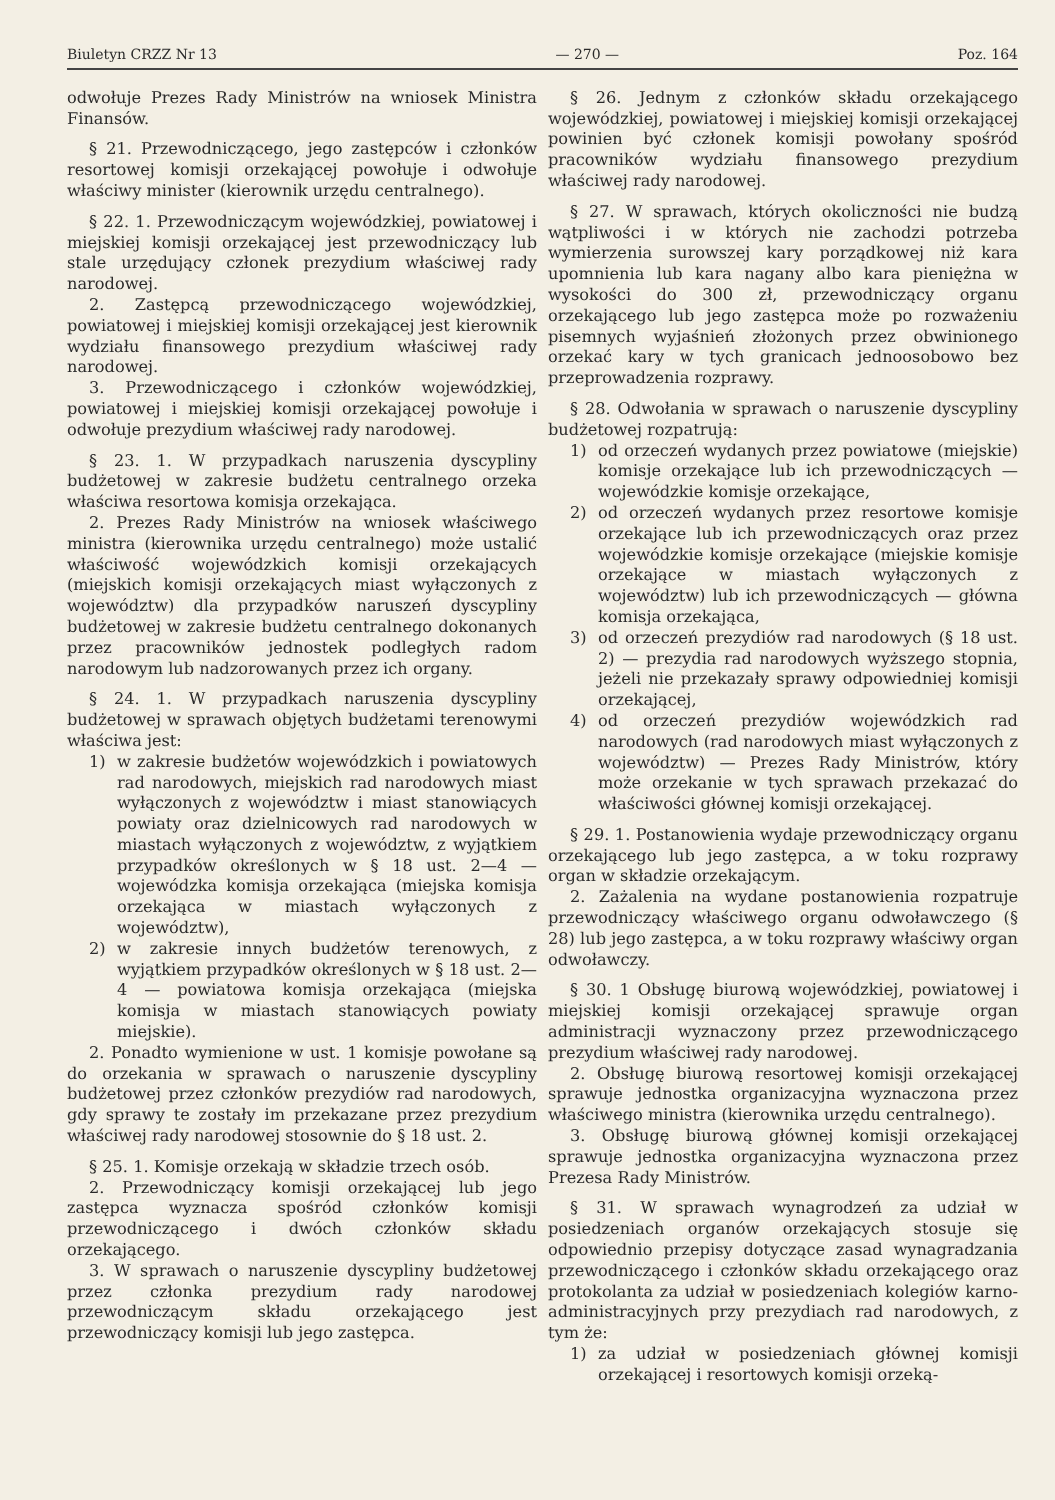Biuletyn CRZZ Nr 13 — 270 — Poz. 164
odwołuje Prezes Rady Ministrów na wniosek Ministra Finansów.
§ 21. Przewodniczącego, jego zastępców i członków resortowej komisji orzekającej powołuje i odwołuje właściwy minister (kierownik urzędu centralnego).
§ 22. 1. Przewodniczącym wojewódzkiej, powiatowej i miejskiej komisji orzekającej jest przewodniczący lub stale urzędujący członek prezydium właściwej rady narodowej.
2. Zastępcą przewodniczącego wojewódzkiej, powiatowej i miejskiej komisji orzekającej jest kierownik wydziału finansowego prezydium właściwej rady narodowej.
3. Przewodniczącego i członków wojewódzkiej, powiatowej i miejskiej komisji orzekającej powołuje i odwołuje prezydium właściwej rady narodowej.
§ 23. 1. W przypadkach naruszenia dyscypliny budżetowej w zakresie budżetu centralnego orzeka właściwa resortowa komisja orzekająca.
2. Prezes Rady Ministrów na wniosek właściwego ministra (kierownika urzędu centralnego) może ustalić właściwość wojewódzkich komisji orzekających (miejskich komisji orzekających miast wyłączonych z województw) dla przypadków naruszeń dyscypliny budżetowej w zakresie budżetu centralnego dokonanych przez pracowników jednostek podległych radom narodowym lub nadzorowanych przez ich organy.
§ 24. 1. W przypadkach naruszenia dyscypliny budżetowej w sprawach objętych budżetami terenowymi właściwa jest:
1) w zakresie budżetów wojewódzkich i powiatowych rad narodowych, miejskich rad narodowych miast wyłączonych z województw i miast stanowiących powiaty oraz dzielnicowych rad narodowych w miastach wyłączonych z województw, z wyjątkiem przypadków określonych w § 18 ust. 2—4 — wojewódzka komisja orzekająca (miejska komisja orzekająca w miastach wyłączonych z województw),
2) w zakresie innych budżetów terenowych, z wyjątkiem przypadków określonych w § 18 ust. 2—4 — powiatowa komisja orzekająca (miejska komisja w miastach stanowiących powiaty miejskie).
2. Ponadto wymienione w ust. 1 komisje powołane są do orzekania w sprawach o naruszenie dyscypliny budżetowej przez członków prezydiów rad narodowych, gdy sprawy te zostały im przekazane przez prezydium właściwej rady narodowej stosownie do § 18 ust. 2.
§ 25. 1. Komisje orzekają w składzie trzech osób.
2. Przewodniczący komisji orzekającej lub jego zastępca wyznacza spośród członków komisji przewodniczącego i dwóch członków składu orzekającego.
3. W sprawach o naruszenie dyscypliny budżetowej przez członka prezydium rady narodowej przewodniczącym składu orzekającego jest przewodniczący komisji lub jego zastępca.
§ 26. Jednym z członków składu orzekającego wojewódzkiej, powiatowej i miejskiej komisji orzekającej powinien być członek komisji powołany spośród pracowników wydziału finansowego prezydium właściwej rady narodowej.
§ 27. W sprawach, których okoliczności nie budzą wątpliwości i w których nie zachodzi potrzeba wymierzenia surowszej kary porządkowej niż kara upomnienia lub kara nagany albo kara pieniężna w wysokości do 300 zł, przewodniczący organu orzekającego lub jego zastępca może po rozważeniu pisemnych wyjaśnień złożonych przez obwinionego orzekać kary w tych granicach jednoosobowo bez przeprowadzenia rozprawy.
§ 28. Odwołania w sprawach o naruszenie dyscypliny budżetowej rozpatrują:
1) od orzeczeń wydanych przez powiatowe (miejskie) komisje orzekające lub ich przewodniczących — wojewódzkie komisje orzekające,
2) od orzeczeń wydanych przez resortowe komisje orzekające lub ich przewodniczących oraz przez wojewódzkie komisje orzekające (miejskie komisje orzekające w miastach wyłączonych z województw) lub ich przewodniczących — główna komisja orzekająca,
3) od orzeczeń prezydiów rad narodowych (§ 18 ust. 2) — prezydia rad narodowych wyższego stopnia, jeżeli nie przekazały sprawy odpowiedniej komisji orzekającej,
4) od orzeczeń prezydiów wojewódzkich rad narodowych (rad narodowych miast wyłączonych z województw) — Prezes Rady Ministrów, który może orzekanie w tych sprawach przekazać do właściwości głównej komisji orzekającej.
§ 29. 1. Postanowienia wydaje przewodniczący organu orzekającego lub jego zastępca, a w toku rozprawy organ w składzie orzekającym.
2. Zażalenia na wydane postanowienia rozpatruje przewodniczący właściwego organu odwoławczego (§ 28) lub jego zastępca, a w toku rozprawy właściwy organ odwoławczy.
§ 30. 1 Obsługę biurową wojewódzkiej, powiatowej i miejskiej komisji orzekającej sprawuje organ administracji wyznaczony przez przewodniczącego prezydium właściwej rady narodowej.
2. Obsługę biurową resortowej komisji orzekającej sprawuje jednostka organizacyjna wyznaczona przez właściwego ministra (kierownika urzędu centralnego).
3. Obsługę biurową głównej komisji orzekającej sprawuje jednostka organizacyjna wyznaczona przez Prezesa Rady Ministrów.
§ 31. W sprawach wynagrodzeń za udział w posiedzeniach organów orzekających stosuje się odpowiednio przepisy dotyczące zasad wynagradzania przewodniczącego i członków składu orzekającego oraz protokolanta za udział w posiedzeniach kolegiów karno-administracyjnych przy prezydiach rad narodowych, z tym że:
1) za udział w posiedzeniach głównej komisji orzekającej i resortowych komisji orzeką-